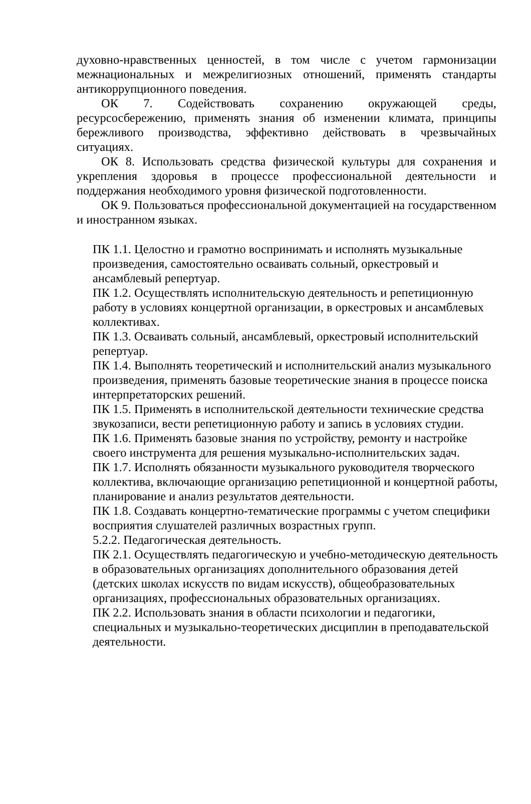духовно-нравственных ценностей, в том числе с учетом гармонизации межнациональных и межрелигиозных отношений, применять стандарты антикоррупционного поведения.
ОК 7. Содействовать сохранению окружающей среды, ресурсосбережению, применять знания об изменении климата, принципы бережливого производства, эффективно действовать в чрезвычайных ситуациях.
ОК 8. Использовать средства физической культуры для сохранения и укрепления здоровья в процессе профессиональной деятельности и поддержания необходимого уровня физической подготовленности.
ОК 9. Пользоваться профессиональной документацией на государственном и иностранном языках.
ПК 1.1. Целостно и грамотно воспринимать и исполнять музыкальные произведения, самостоятельно осваивать сольный, оркестровый и ансамблевый репертуар.
ПК 1.2. Осуществлять исполнительскую деятельность и репетиционную работу в условиях концертной организации, в оркестровых и ансамблевых коллективах.
ПК 1.3. Осваивать сольный, ансамблевый, оркестровый исполнительский репертуар.
ПК 1.4. Выполнять теоретический и исполнительский анализ музыкального произведения, применять базовые теоретические знания в процессе поиска интерпретаторских решений.
ПК 1.5. Применять в исполнительской деятельности технические средства звукозаписи, вести репетиционную работу и запись в условиях студии.
ПК 1.6. Применять базовые знания по устройству, ремонту и настройке своего инструмента для решения музыкально-исполнительских задач.
ПК 1.7. Исполнять обязанности музыкального руководителя творческого коллектива, включающие организацию репетиционной и концертной работы, планирование и анализ результатов деятельности.
ПК 1.8. Создавать концертно-тематические программы с учетом специфики восприятия слушателей различных возрастных групп.
5.2.2. Педагогическая деятельность.
ПК 2.1. Осуществлять педагогическую и учебно-методическую деятельность в образовательных организациях дополнительного образования детей (детских школах искусств по видам искусств), общеобразовательных организациях, профессиональных образовательных организациях.
ПК 2.2. Использовать знания в области психологии и педагогики, специальных и музыкально-теоретических дисциплин в преподавательской деятельности.